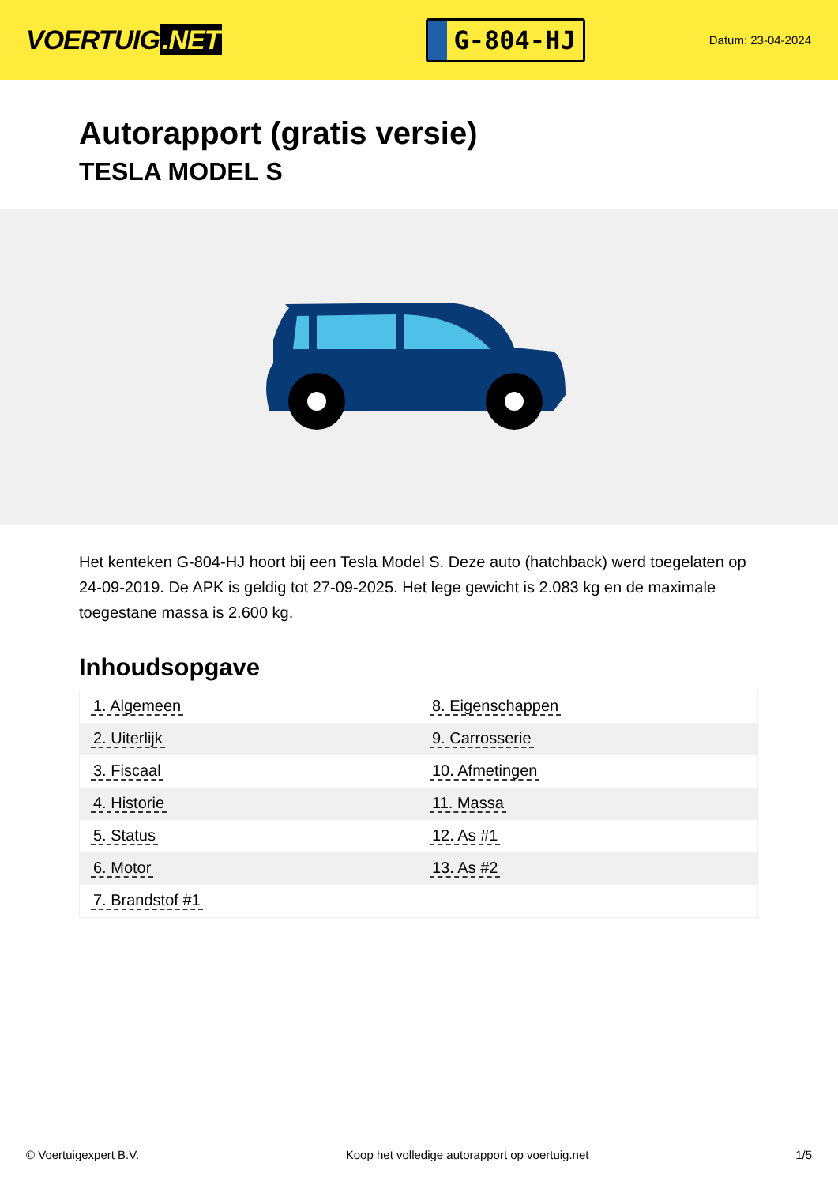VOERTUIG.NET
G-804-HJ
Datum: 23-04-2024
Autorapport (gratis versie)
TESLA MODEL S
Het kenteken G-804-HJ hoort bij een Tesla Model S. Deze auto (hatchback) werd toegelaten op 24-09-2019. De APK is geldig tot 27-09-2025. Het lege gewicht is 2.083 kg en de maximale toegestane massa is 2.600 kg.
Inhoudsopgave
| 1. Algemeen | 8. Eigenschappen |
| 2. Uiterlijk | 9. Carrosserie |
| 3. Fiscaal | 10. Afmetingen |
| 4. Historie | 11. Massa |
| 5. Status | 12. As #1 |
| 6. Motor | 13. As #2 |
| 7. Brandstof #1 | |
© Voertuigexpert B.V. Koop het volledige autorapport op voertuig.net 1/5